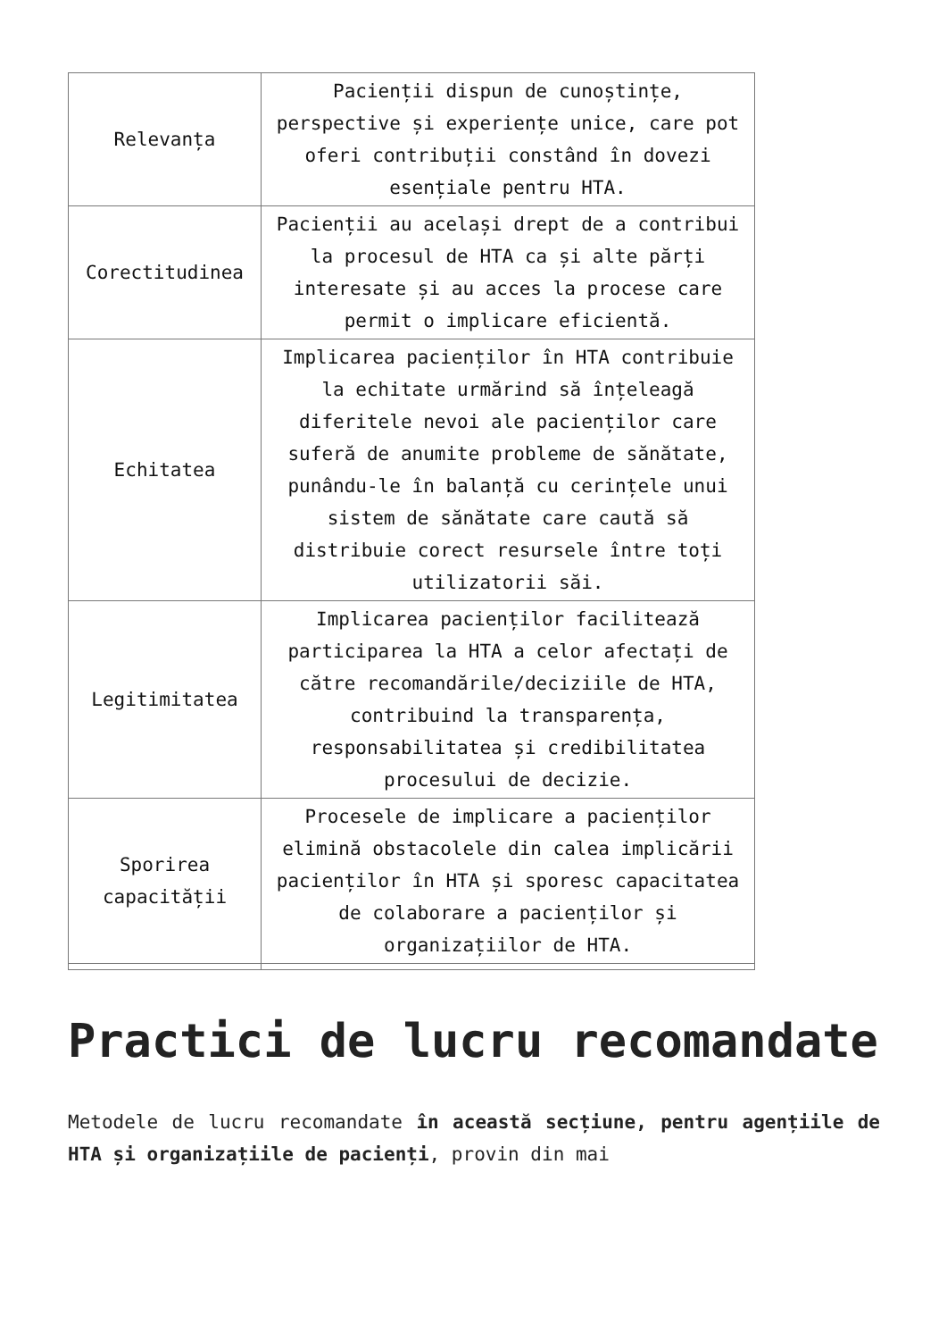| Relevanța | Pacienții dispun de cunoștințe, perspective și experiențe unice, care pot oferi contribuții constând în dovezi esențiale pentru HTA. |
| Corectitudinea | Pacienții au același drept de a contribui la procesul de HTA ca și alte părți interesate și au acces la procese care permit o implicare eficientă. |
| Echitatea | Implicarea pacienților în HTA contribuie la echitate urmărind să înțeleagă diferitele nevoi ale pacienților care suferă de anumite probleme de sănătate, punându-le în balanță cu cerințele unui sistem de sănătate care caută să distribuie corect resursele între toți utilizatorii săi. |
| Legitimitatea | Implicarea pacienților facilitează participarea la HTA a celor afectați de către recomandările/deciziile de HTA, contribuind la transparența, responsabilitatea și credibilitatea procesului de decizie. |
| Sporirea capacității | Procesele de implicare a pacienților elimină obstacolele din calea implicării pacienților în HTA și sporesc capacitatea de colaborare a pacienților și organizațiilor de HTA. |
Practici de lucru recomandate
Metodele de lucru recomandate în această secțiune, pentru agențiile de HTA și organizațiile de pacienți, provin din mai